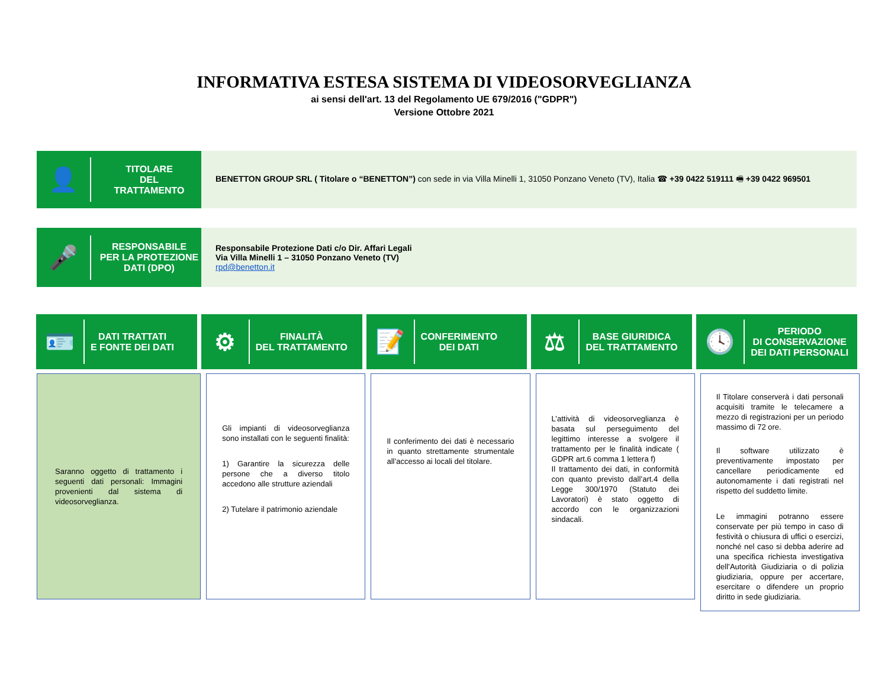INFORMATIVA ESTESA SISTEMA DI VIDEOSORVEGLIANZA
ai sensi dell'art. 13 del Regolamento UE 679/2016 ("GDPR")
Versione Ottobre 2021
👤
TITOLARE
DEL
TRATTAMENTO
BENETTON GROUP SRL ( Titolare o “BENETTON”) con sede in via Villa Minelli 1, 31050 Ponzano Veneto (TV), Italia ☎ +39 0422 519111 🖷 +39 0422 969501
🎤
RESPONSABILE
PER LA PROTEZIONE
DATI (DPO)
Responsabile Protezione Dati c/o Dir. Affari Legali
Via Villa Minelli 1 – 31050 Ponzano Veneto (TV)
rpd@benetton.it
🪪
DATI TRATTATI
E FONTE DEI DATI
⚙
FINALITÀ
DEL TRATTAMENTO
📝
CONFERIMENTO
DEI DATI
⚖
BASE GIURIDICA
DEL TRATTAMENTO
🕓
PERIODO
DI CONSERVAZIONE
DEI DATI PERSONALI
Saranno oggetto di trattamento i seguenti dati personali: Immagini provenienti dal sistema di videosorveglianza.
Gli impianti di videosorveglianza sono installati con le seguenti finalità:
1) Garantire la sicurezza delle persone che a diverso titolo accedono alle strutture aziendali
2) Tutelare il patrimonio aziendale
Il conferimento dei dati è necessario in quanto strettamente strumentale all’accesso ai locali del titolare.
L’attività di videosorveglianza è basata sul perseguimento del legittimo interesse a svolgere il trattamento per le finalità indicate ( GDPR art.6 comma 1 lettera f)
Il trattamento dei dati, in conformità con quanto previsto dall’art.4 della Legge 300/1970 (Statuto dei Lavoratori) è stato oggetto di accordo con le organizzazioni sindacali.
Il Titolare conserverà i dati personali acquisiti tramite le telecamere a mezzo di registrazioni per un periodo massimo di 72 ore.
Il software utilizzato è preventivamente impostato per cancellare periodicamente ed autonomamente i dati registrati nel rispetto del suddetto limite.
Le immagini potranno essere conservate per più tempo in caso di festività o chiusura di uffici o esercizi, nonché nel caso si debba aderire ad una specifica richiesta investigativa dell’Autorità Giudiziaria o di polizia giudiziaria, oppure per accertare, esercitare o difendere un proprio diritto in sede giudiziaria.